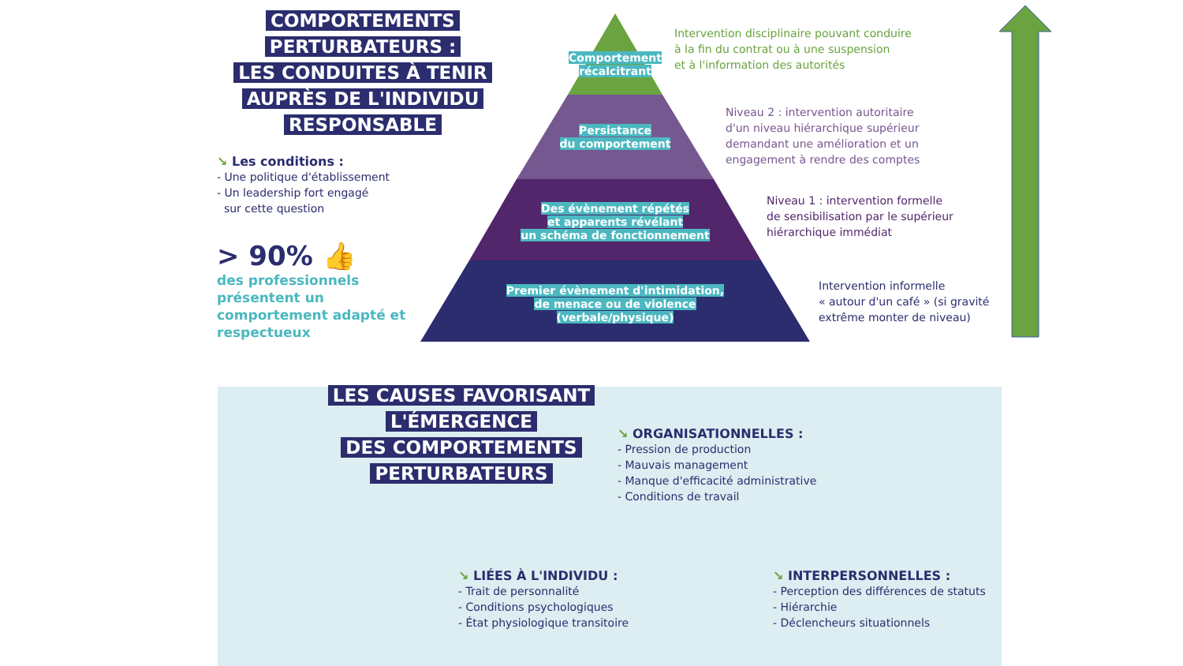COMPORTEMENTS
PERTURBATEURS :
LES CONDUITES À TENIR
AUPRÈS DE L'INDIVIDU
RESPONSABLE
↘ Les conditions :
- Une politique d'établissement
- Un leadership fort engagé
sur cette question
> 90% 👍
des professionnels présentent un comportement adapté et respectueux
Comportement
récalcitrant
Persistance
du comportement
Des évènement répétés
et apparents révélant
un schéma de fonctionnement
Premier évènement d'intimidation,
de menace ou de violence
(verbale/physique)
Intervention disciplinaire pouvant conduire
à la fin du contrat ou à une suspension
et à l'information des autorités
Niveau 2 : intervention autoritaire
d'un niveau hiérarchique supérieur
demandant une amélioration et un
engagement à rendre des comptes
Niveau 1 : intervention formelle
de sensibilisation par le supérieur
hiérarchique immédiat
Intervention informelle
« autour d'un café » (si gravité
extrême monter de niveau)
LES CAUSES FAVORISANT
L'ÉMERGENCE
DES COMPORTEMENTS
PERTURBATEURS
↘ ORGANISATIONNELLES :
- Pression de production
- Mauvais management
- Manque d'efficacité administrative
- Conditions de travail
↘ LIÉES À L'INDIVIDU :
- Trait de personnalité
- Conditions psychologiques
- État physiologique transitoire
↘ INTERPERSONNELLES :
- Perception des différences de statuts
- Hiérarchie
- Déclencheurs situationnels